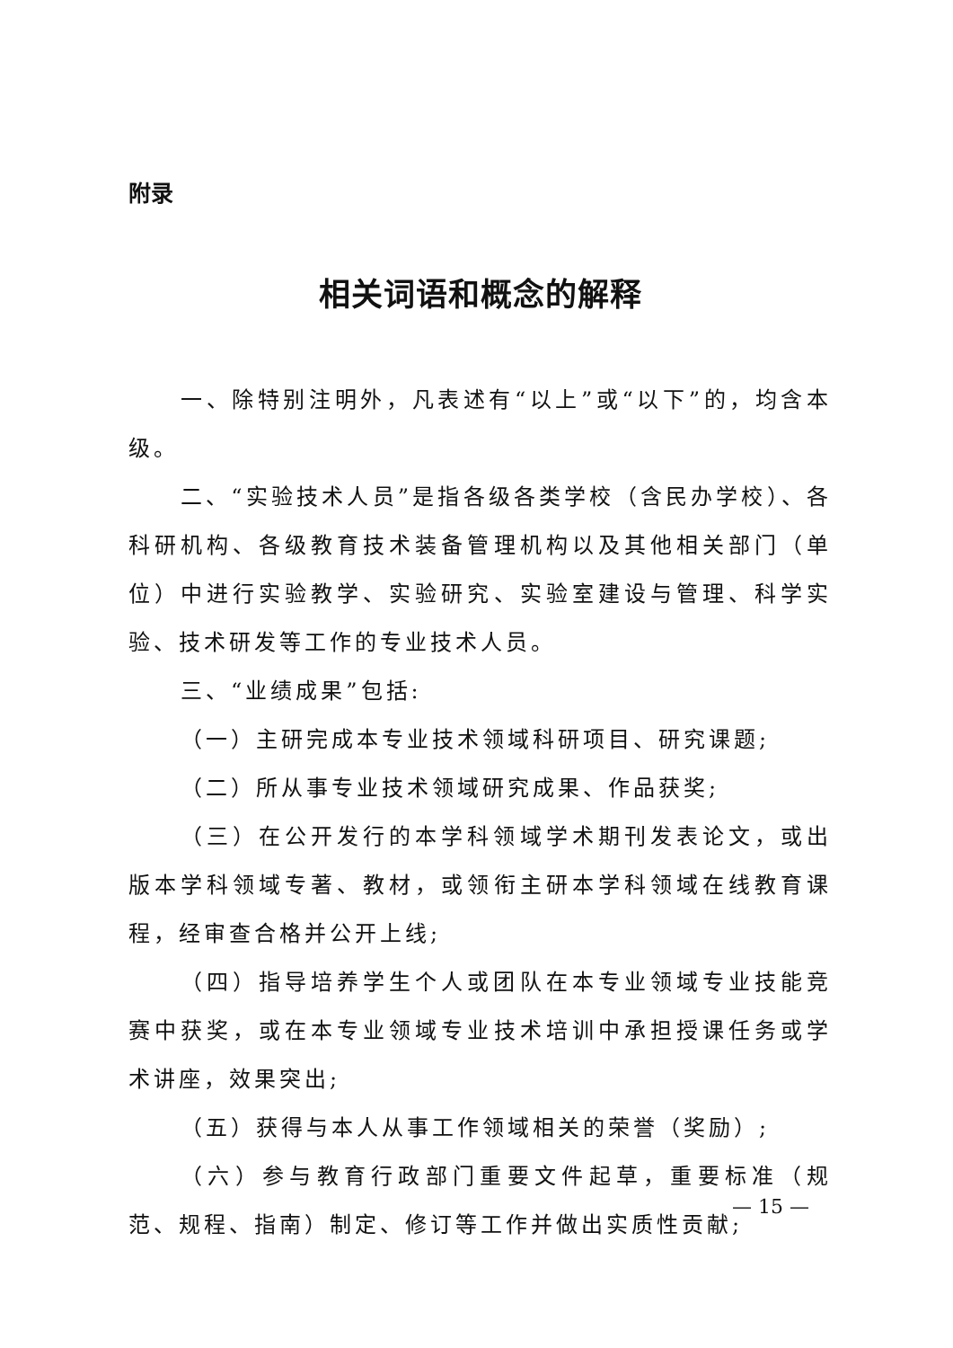附录
相关词语和概念的解释
一、除特别注明外，凡表述有“以上”或“以下”的，均含本级。
二、“实验技术人员”是指各级各类学校（含民办学校）、各科研机构、各级教育技术装备管理机构以及其他相关部门（单位）中进行实验教学、实验研究、实验室建设与管理、科学实验、技术研发等工作的专业技术人员。
三、“业绩成果”包括:
（一）主研完成本专业技术领域科研项目、研究课题;
（二）所从事专业技术领域研究成果、作品获奖;
（三）在公开发行的本学科领域学术期刊发表论文，或出版本学科领域专著、教材，或领衔主研本学科领域在线教育课程，经审查合格并公开上线;
（四）指导培养学生个人或团队在本专业领域专业技能竞赛中获奖，或在本专业领域专业技术培训中承担授课任务或学术讲座，效果突出;
（五）获得与本人从事工作领域相关的荣誉（奖励）;
（六）参与教育行政部门重要文件起草，重要标准（规范、规程、指南）制定、修订等工作并做出实质性贡献;
— 15 —